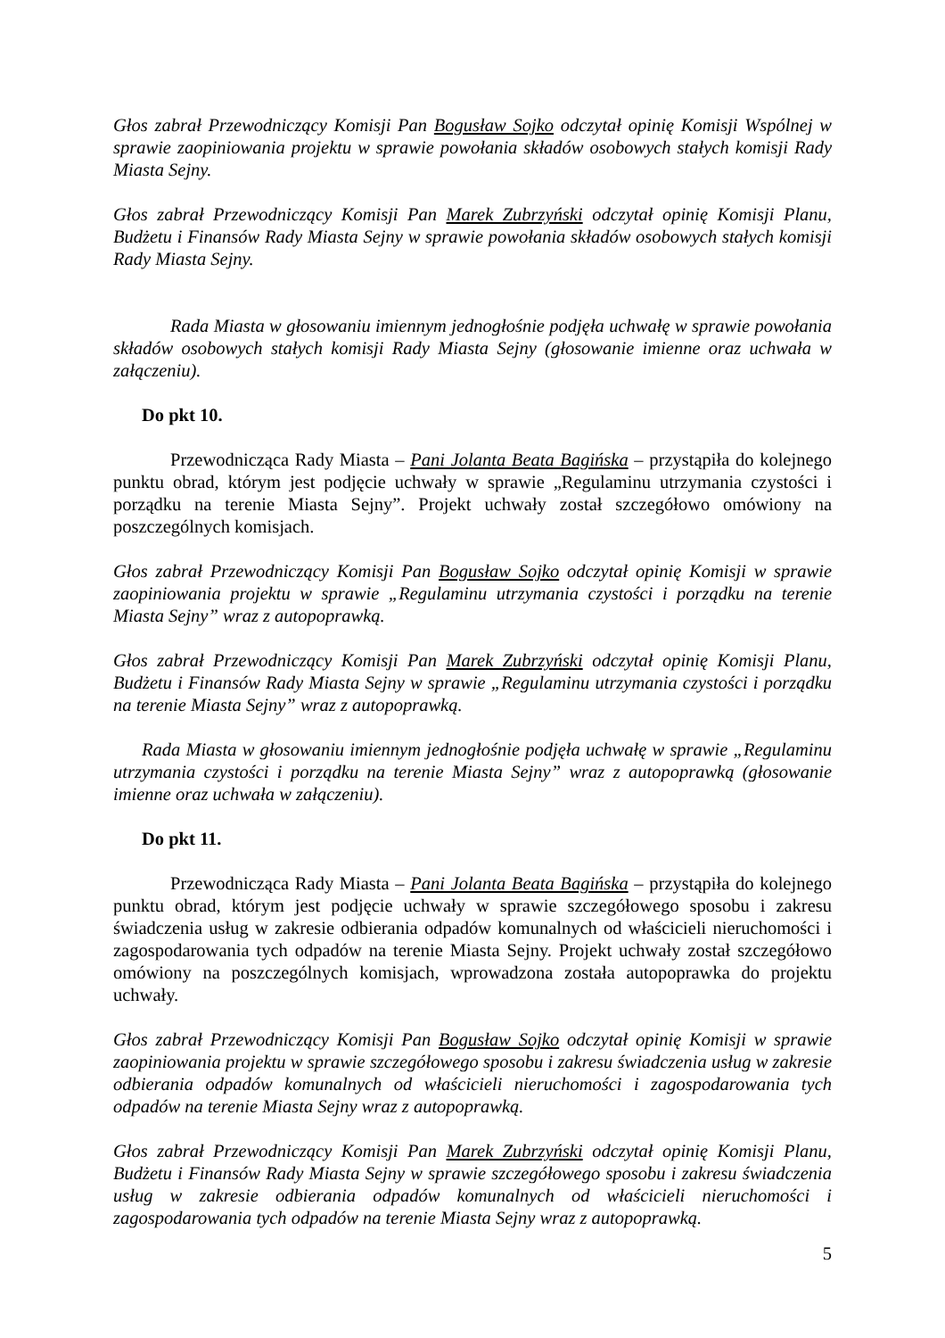Głos zabrał Przewodniczący Komisji Pan Bogusław Sojko odczytał opinię Komisji Wspólnej w sprawie zaopiniowania projektu w sprawie powołania składów osobowych stałych komisji Rady Miasta Sejny.
Głos zabrał Przewodniczący Komisji Pan Marek Zubrzyński odczytał opinię Komisji Planu, Budżetu i Finansów Rady Miasta Sejny w sprawie powołania składów osobowych stałych komisji Rady Miasta Sejny.
Rada Miasta w głosowaniu imiennym jednogłośnie podjęła uchwałę w sprawie powołania składów osobowych stałych komisji Rady Miasta Sejny (głosowanie imienne oraz uchwała w załączeniu).
Do pkt 10.
Przewodnicząca Rady Miasta – Pani Jolanta Beata Bagińska – przystąpiła do kolejnego punktu obrad, którym jest podjęcie uchwały w sprawie „Regulaminu utrzymania czystości i porządku na terenie Miasta Sejny”. Projekt uchwały został szczegółowo omówiony na poszczególnych komisjach.
Głos zabrał Przewodniczący Komisji Pan Bogusław Sojko odczytał opinię Komisji w sprawie zaopiniowania projektu w sprawie „Regulaminu utrzymania czystości i porządku na terenie Miasta Sejny” wraz z autopoprawką.
Głos zabrał Przewodniczący Komisji Pan Marek Zubrzyński odczytał opinię Komisji Planu, Budżetu i Finansów Rady Miasta Sejny w sprawie „Regulaminu utrzymania czystości i porządku na terenie Miasta Sejny” wraz z autopoprawką.
Rada Miasta w głosowaniu imiennym jednogłośnie podjęła uchwałę w sprawie „Regulaminu utrzymania czystości i porządku na terenie Miasta Sejny” wraz z autopoprawką (głosowanie imienne oraz uchwała w załączeniu).
Do pkt 11.
Przewodnicząca Rady Miasta – Pani Jolanta Beata Bagińska – przystąpiła do kolejnego punktu obrad, którym jest podjęcie uchwały w sprawie szczegółowego sposobu i zakresu świadczenia usług w zakresie odbierania odpadów komunalnych od właścicieli nieruchomości i zagospodarowania tych odpadów na terenie Miasta Sejny. Projekt uchwały został szczegółowo omówiony na poszczególnych komisjach, wprowadzona została autopoprawka do projektu uchwały.
Głos zabrał Przewodniczący Komisji Pan Bogusław Sojko odczytał opinię Komisji w sprawie zaopiniowania projektu w sprawie szczegółowego sposobu i zakresu świadczenia usług w zakresie odbierania odpadów komunalnych od właścicieli nieruchomości i zagospodarowania tych odpadów na terenie Miasta Sejny wraz z autopoprawką.
Głos zabrał Przewodniczący Komisji Pan Marek Zubrzyński odczytał opinię Komisji Planu, Budżetu i Finansów Rady Miasta Sejny w sprawie szczegółowego sposobu i zakresu świadczenia usług w zakresie odbierania odpadów komunalnych od właścicieli nieruchomości i zagospodarowania tych odpadów na terenie Miasta Sejny wraz z autopoprawką.
5